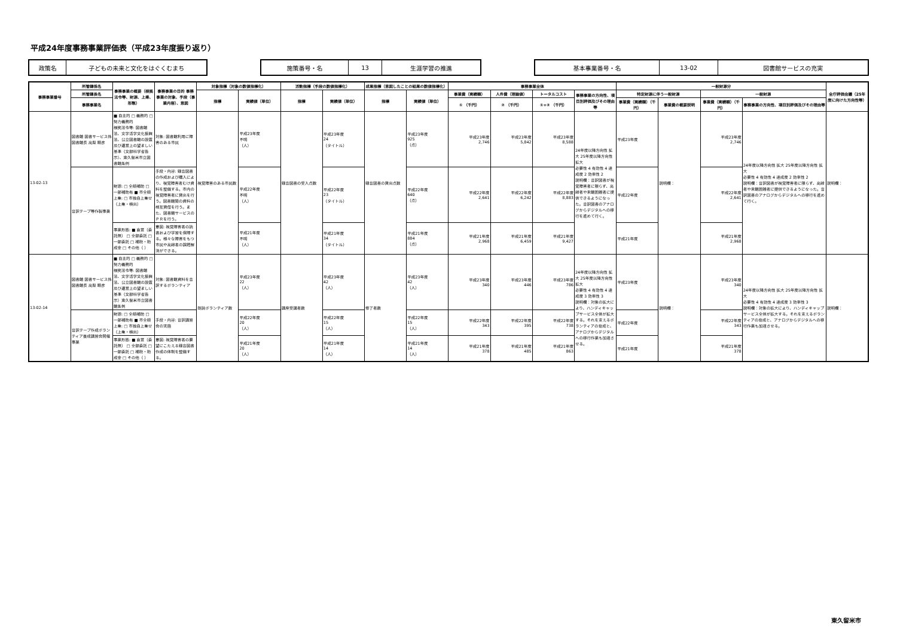平成24年度事務事業評価表（平成23年度振り返り）
| 政策名 | 子どもの未来と文化をはぐくむまち |
| 施策番号・名 | 13 | 生涯学習の推進 |
| 基本事業番号・名 | 13-02 | 図書館サービスの充実 |
| 事務事業番号 | 所管課係名 | 事務事業の概要（根拠法令等、財源、上乗、形態） | 事務事業の目的 事務事業の対象、手段（事業内容）、意図 | 対象指標（対象の数値指標化） | | 活動指標（手段の数値指標化） | | 成果指標（意図したことの結果の数値指標化） | | 事務事業全体 | | | | 一般財源分 | | | | 全庁評価会議（25年度に向けた方向性等） |
| --- | --- | --- | --- | --- | --- | --- | --- | --- | --- | --- | --- | --- | --- | --- | --- | --- | --- | --- |
| | 所管課長名 | | | 指標 | 実績値（単位） | 指標 | 実績値（単位） | 指標 | 実績値（単位） | 事業費（実績額） | 人件費（理論値） | トータルコスト | 事務事業の方向性、項目別評価及びその理由等 | 特定財源に伴う一般財源 | | 一般財源 | | |
| | 事務事業名 | | | | | | | | | ① （千円） | ② （千円） | ①+② （千円） | | 事業費（実績額）（千円） | 事業費の概要説明 | 事業費（実績額）（千円） | 事務事業の方向性、項目別評価及びその理由等 | |
| 13-02-13 | 図書館 図書サービス係 図書館長 高梨 顕彦 | ■ 自主的 □ 義務的 □ 努力義務的 根拠法令等: 図書館法、文字活字文化振興法、公立図書館の設置及び運営上の望ましい基準（文部科学省告示）、東久留米市立図書館条例 | 対象: 図書館利用に障害のある市民 | 視覚障害のある市民数 | 平成23年度 不明 （人） | 録音図書の受入点数 | 平成23年度 24 （タイトル） | 録音図書の貸出点数 | 平成23年度 925 （点） | 平成23年度 2,746 | 平成23年度 5,842 | 平成23年度 8,588 | 24年度以降方向性 拡大 25年度以降方向性 拡大 必要性 4 有効性 4 達成度 2 効率性 2 説明欄：音訳図書が視覚障害者に限らず、高齢者や来館困難者に提供できるようになった。音訳図書のアナログからデジタルへの移行を進めて行く。 | 平成23年度 | 説明欄： | 平成23年度 2,746 | 24年度以降方向性 拡大 25年度以降方向性 拡大 必要性 4 有効性 4 達成度 2 効率性 2 説明欄：音訳図書が視覚障害者に限らず、高齢者や来館困難者に提供できるようになった。音訳図書のアナログからデジタルへの移行を進めて行く。 | 説明欄： |
| | 音訳テープ等作製事業 | 財源: □ 全額補助 □ 一部補助有 ■ 市全額 上乗: □ 市独自上乗せ（上乗・横出） | 手段・内容: 録音図書の作成および購入により、視覚障害者むけ資料を整備する。市内の視覚障害者に貸出を行う。図書館間の資料の相互貸借を行う。また、図書館サービスのＰＲを行う。 | | 平成22年度 不明 （人） | | 平成22年度 23 （タイトル） | | 平成22年度 640 （点） | 平成22年度 2,641 | 平成22年度 6,242 | 平成22年度 8,883 | | 平成22年度 | | 平成22年度 2,641 | | |
| | | 事業形態: ■ 直営（委託無） □ 全部委託 □ 一部委託 □ 補助・助成金 □ その他（ ） | 意図: 視覚障害者の読書および学習を保障する。様々な障害をもつ市民や高齢者の課題解決ができる。 | | 平成21年度 不明 （人） | | 平成21年度 34 （タイトル） | | 平成21年度 884 （点） | 平成21年度 2,968 | 平成21年度 6,459 | 平成21年度 9,427 | | 平成21年度 | | 平成21年度 2,968 | | |
| 13-02-14 | 図書館 図書サービス係 図書館長 高梨 顕彦 | ■ 自主的 □ 義務的 □ 努力義務的 根拠法令等: 図書館法、文字活字文化振興法、公立図書館の設置及び運営上の望ましい基準（文部科学省告示）東久留米市立図書館条例 | 対象: 図書館資料を音訳するボランティア | 朗読ボランティア数 | 平成23年度 22 （人） | 講座受講者数 | 平成23年度 42 （人） | 修了者数 | 平成23年度 42 （人） | 平成23年度 340 | 平成23年度 446 | 平成23年度 786 | 24年度以降方向性 拡大 25年度以降方向性 拡大 必要性 4 有効性 4 達成度 3 効率性 3 説明欄：対象の拡大により、ハンディキャップサービス全体が拡大する。それを支えるボランティアの育成と、アナログからデジタルへの移行作業も加速させる。 | 平成23年度 | 説明欄： | 平成23年度 340 | 24年度以降方向性 拡大 25年度以降方向性 拡大 必要性 4 有効性 4 達成度 3 効率性 3 説明欄：対象の拡大により、ハンディキャップサービス全体が拡大する。それを支えるボランティアの育成と、アナログからデジタルへの移行作業も加速させる。 | 説明欄： |
| | 音訳テープ作成ボランティア養成講習会開催事業 | 財源: □ 全額補助 □ 一部補助有 ■ 市全額 上乗: □ 市独自上乗せ（上乗・横出） | 手段・内容: 音訳講習会の実施 | | 平成22年度 20 （人） | | 平成22年度 15 （人） | | 平成22年度 15 （人） | 平成22年度 343 | 平成22年度 395 | 平成22年度 738 | | 平成22年度 | | 平成22年度 343 | | |
| | | 事業形態: ■ 直営（委託無） □ 全部委託 □ 一部委託 □ 補助・助成金 □ その他（ ） | 意図: 視覚障害者の要望にこたえる録音図書作成の体制を整備する。 | | 平成21年度 20 （人） | | 平成21年度 14 （人） | | 平成21年度 14 （人） | 平成21年度 378 | 平成21年度 485 | 平成21年度 863 | | 平成21年度 | | 平成21年度 378 | | |
東久留米市